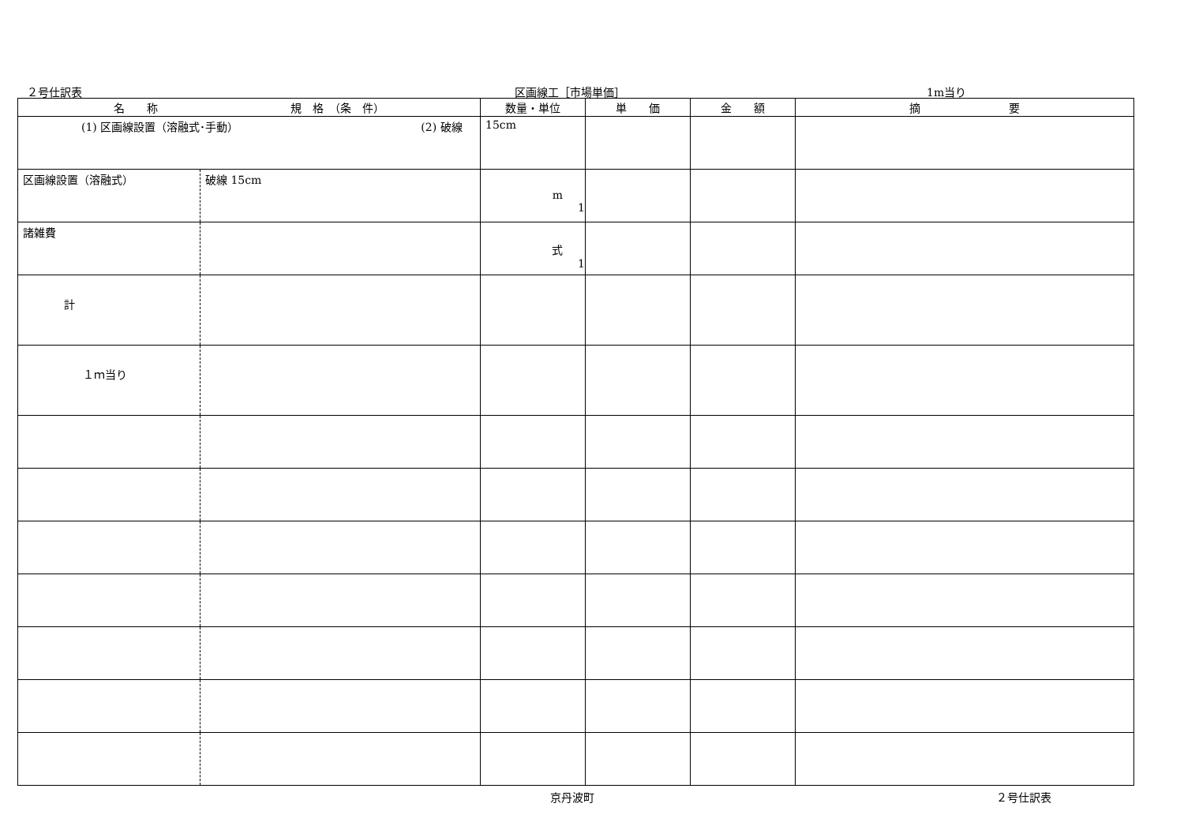２号仕訳表 区画線工［市場単価］ 1m当り
| 名 称 規 格 （条 件） | | 数量・単位 | 単 価 | 金 額 | 摘 要 |
| --- | --- | --- | --- | --- | --- |
| (1) 区画線設置（溶融式･手動） (2) 破線 | | 15cm | | | |
| 区画線設置（溶融式） | 破線 15cm | m 1 | | | |
| 諸雑費 | | 式 1 | | | |
| 計 | | | | | |
| １ｍ当り | | | | | |
京丹波町 ２号仕訳表